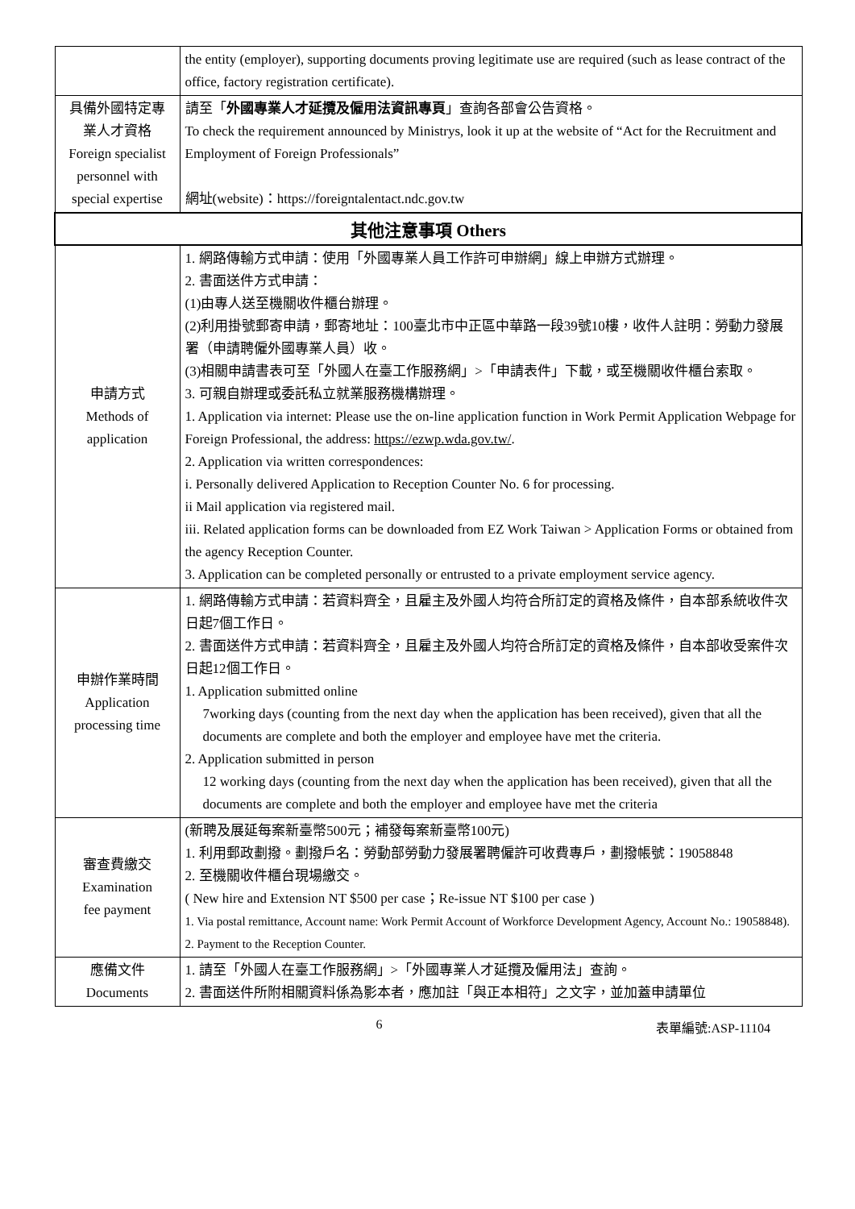| | the entity (employer), supporting documents proving legitimate use are required (such as lease contract of the office, factory registration certificate). |
| 具備外國特定專 業人才資格 Foreign specialist personnel with special expertise | 請至「 外國專業人才延攬及僱用法資訊專頁 」查詢各部會公告資格。 To check the requirement announced by Ministrys, look it up at the website of “Act for the Recruitment and Employment of Foreign Professionals” 網址(website)：https://foreigntalentact.ndc.gov.tw |
| 其他注意事項 Others | |
| 申請方式 Methods of application | 1. 網路傳輸方式申請：使用「外國專業人員工作許可申辦網」線上申辦方式辦理。 2. 書面送件方式申請： (1)由專人送至機關收件櫃台辦理。 (2)利用掛號郵寄申請，郵寄地址：100臺北市中正區中華路一段39號10樓，收件人註明：勞動力發展署（申請聘僱外國專業人員）收。 (3)相關申請書表可至「外國人在臺工作服務網」>「申請表件」下載，或至機關收件櫃台索取。 3. 可親自辦理或委託私立就業服務機構辦理。 1. Application via internet: Please use the on-line application function in Work Permit Application Webpage for Foreign Professional, the address: https://ezwp.wda.gov.tw/ . 2. Application via written correspondences: i. Personally delivered Application to Reception Counter No. 6 for processing. ii Mail application via registered mail. iii. Related application forms can be downloaded from EZ Work Taiwan > Application Forms or obtained from the agency Reception Counter. 3. Application can be completed personally or entrusted to a private employment service agency. |
| 申辦作業時間 Application processing time | 1. 網路傳輸方式申請：若資料齊全，且雇主及外國人均符合所訂定的資格及條件，自本部系統收件次日起7個工作日。 2. 書面送件方式申請：若資料齊全，且雇主及外國人均符合所訂定的資格及條件，自本部收受案件次日起12個工作日。 1. Application submitted online 7working days (counting from the next day when the application has been received), given that all the documents are complete and both the employer and employee have met the criteria. 2. Application submitted in person 12 working days (counting from the next day when the application has been received), given that all the documents are complete and both the employer and employee have met the criteria |
| 審查費繳交 Examination fee payment | (新聘及展延每案新臺幣500元；補發每案新臺幣100元) 1. 利用郵政劃撥。劃撥戶名：勞動部勞動力發展署聘僱許可收費專戶，劃撥帳號：19058848 2. 至機關收件櫃台現場繳交。 ( New hire and Extension NT $500 per case；Re-issue NT $100 per case ) 1. Via postal remittance, Account name: Work Permit Account of Workforce Development Agency, Account No.: 19058848). 2. Payment to the Reception Counter. |
| 應備文件 Documents | 1. 請至「外國人在臺工作服務網」>「外國專業人才延攬及僱用法」查詢。 2. 書面送件所附相關資料係為影本者，應加註「與正本相符」之文字，並加蓋申請單位 |
6 表單編號:ASP-11104